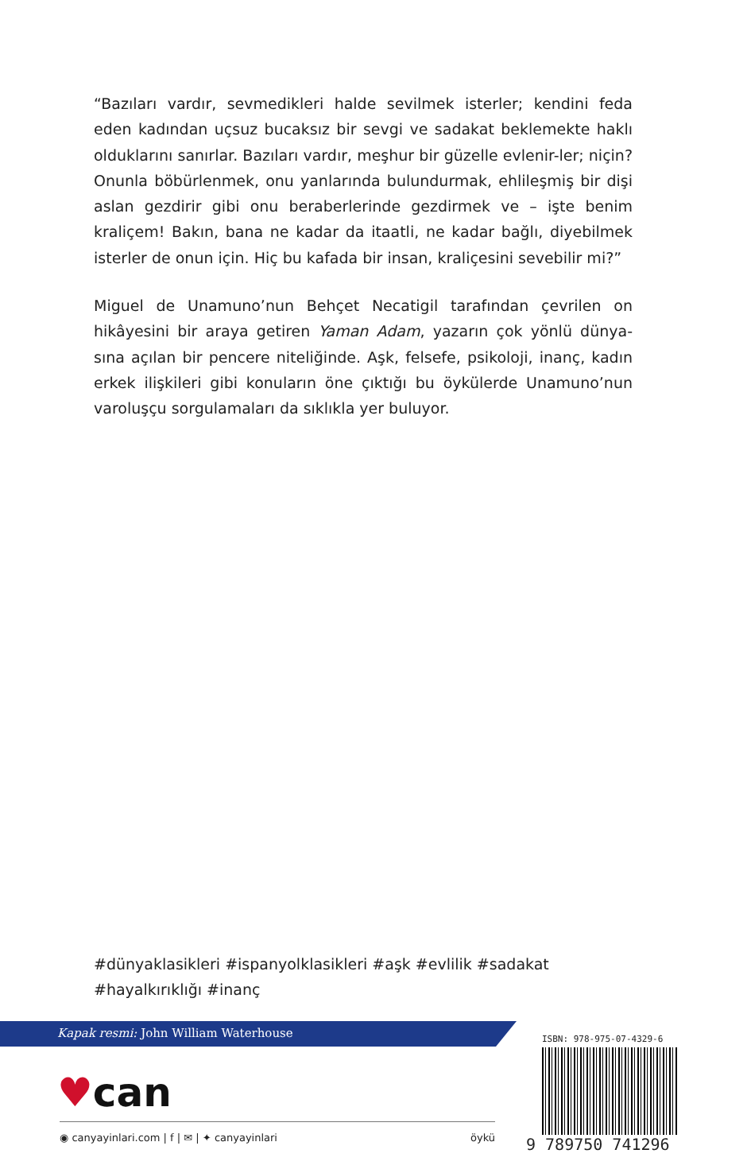“Bazıları vardır, sevmedikleri halde sevilmek isterler; kendini feda eden kadından uçsuz bucaksız bir sevgi ve sadakat beklemekte haklı olduklarını sanırlar. Bazıları vardır, meşhur bir güzelle evlenir-ler; niçin? Onunla böbürlenmek, onu yanlarında bulundurmak, ehlileşmiş bir dişi aslan gezdirir gibi onu beraberlerinde gezdirmek ve – işte benim kraliçem! Bakın, bana ne kadar da itaatli, ne kadar bağlı, diyebilmek isterler de onun için. Hiç bu kafada bir insan, kraliçesini sevebilir mi?”
Miguel de Unamuno’nun Behçet Necatigil tarafından çevrilen on hikâyesini bir araya getiren Yaman Adam, yazarın çok yönlü dünya-sına açılan bir pencere niteliğinde. Aşk, felsefe, psikoloji, inanç, kadın erkek ilişkileri gibi konuların öne çıktığı bu öykülerde Unamuno’nun varoluşçu sorgulamaları da sıklıkla yer buluyor.
#dünyaklasikleri #ispanyolklasikleri #aşk #evlilik #sadakat #hayalkırıklığı #inanç
Kapak resmi: John William Waterhouse
♥can
◉ canyayinlari.com | f | ✉ | ✦ canyayinlari öykü
ISBN: 978-975-07-4329-6
9 789750 741296